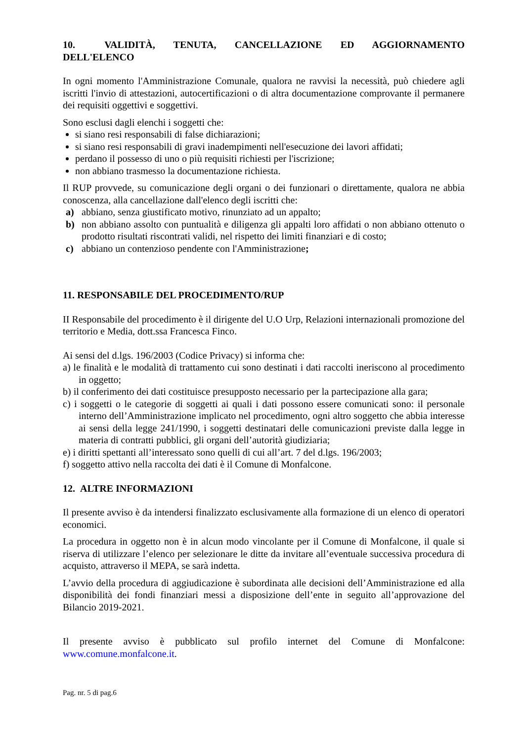10. VALIDITÀ, TENUTA, CANCELLAZIONE ED AGGIORNAMENTO DELL'ELENCO
In ogni momento l'Amministrazione Comunale, qualora ne ravvisi la necessità, può chiedere agli iscritti l'invio di attestazioni, autocertificazioni o di altra documentazione comprovante il permanere dei requisiti oggettivi e soggettivi.
Sono esclusi dagli elenchi i soggetti che:
si siano resi responsabili di false dichiarazioni;
si siano resi responsabili di gravi inadempimenti nell'esecuzione dei lavori affidati;
perdano il possesso di uno o più requisiti richiesti per l'iscrizione;
non abbiano trasmesso la documentazione richiesta.
Il RUP provvede, su comunicazione degli organi o dei funzionari o direttamente, qualora ne abbia conoscenza, alla cancellazione dall'elenco degli iscritti che:
a) abbiano, senza giustificato motivo, rinunziato ad un appalto;
b) non abbiano assolto con puntualità e diligenza gli appalti loro affidati o non abbiano ottenuto o prodotto risultati riscontrati validi, nel rispetto dei limiti finanziari e di costo;
c) abbiano un contenzioso pendente con l'Amministrazione;
11. RESPONSABILE DEL PROCEDIMENTO/RUP
II Responsabile del procedimento è il dirigente del U.O Urp, Relazioni internazionali promozione del territorio e Media, dott.ssa Francesca Finco.
Ai sensi del d.lgs. 196/2003 (Codice Privacy) si informa che:
a) le finalità e le modalità di trattamento cui sono destinati i dati raccolti ineriscono al procedimento in oggetto;
b) il conferimento dei dati costituisce presupposto necessario per la partecipazione alla gara;
c) i soggetti o le categorie di soggetti ai quali i dati possono essere comunicati sono: il personale interno dell’Amministrazione implicato nel procedimento, ogni altro soggetto che abbia interesse ai sensi della legge 241/1990, i soggetti destinatari delle comunicazioni previste dalla legge in materia di contratti pubblici, gli organi dell’autorità giudiziaria;
e) i diritti spettanti all’interessato sono quelli di cui all’art. 7 del d.lgs. 196/2003;
f) soggetto attivo nella raccolta dei dati è il Comune di Monfalcone.
12. ALTRE INFORMAZIONI
Il presente avviso è da intendersi finalizzato esclusivamente alla formazione di un elenco di operatori economici.
La procedura in oggetto non è in alcun modo vincolante per il Comune di Monfalcone, il quale si riserva di utilizzare l’elenco per selezionare le ditte da invitare all’eventuale successiva procedura di acquisto, attraverso il MEPA, se sarà indetta.
L’avvio della procedura di aggiudicazione è subordinata alle decisioni dell’Amministrazione ed alla disponibilità dei fondi finanziari messi a disposizione dell’ente in seguito all’approvazione del Bilancio 2019-2021.
Il presente avviso è pubblicato sul profilo internet del Comune di Monfalcone: www.comune.monfalcone.it.
Pag. nr. 5 di pag.6